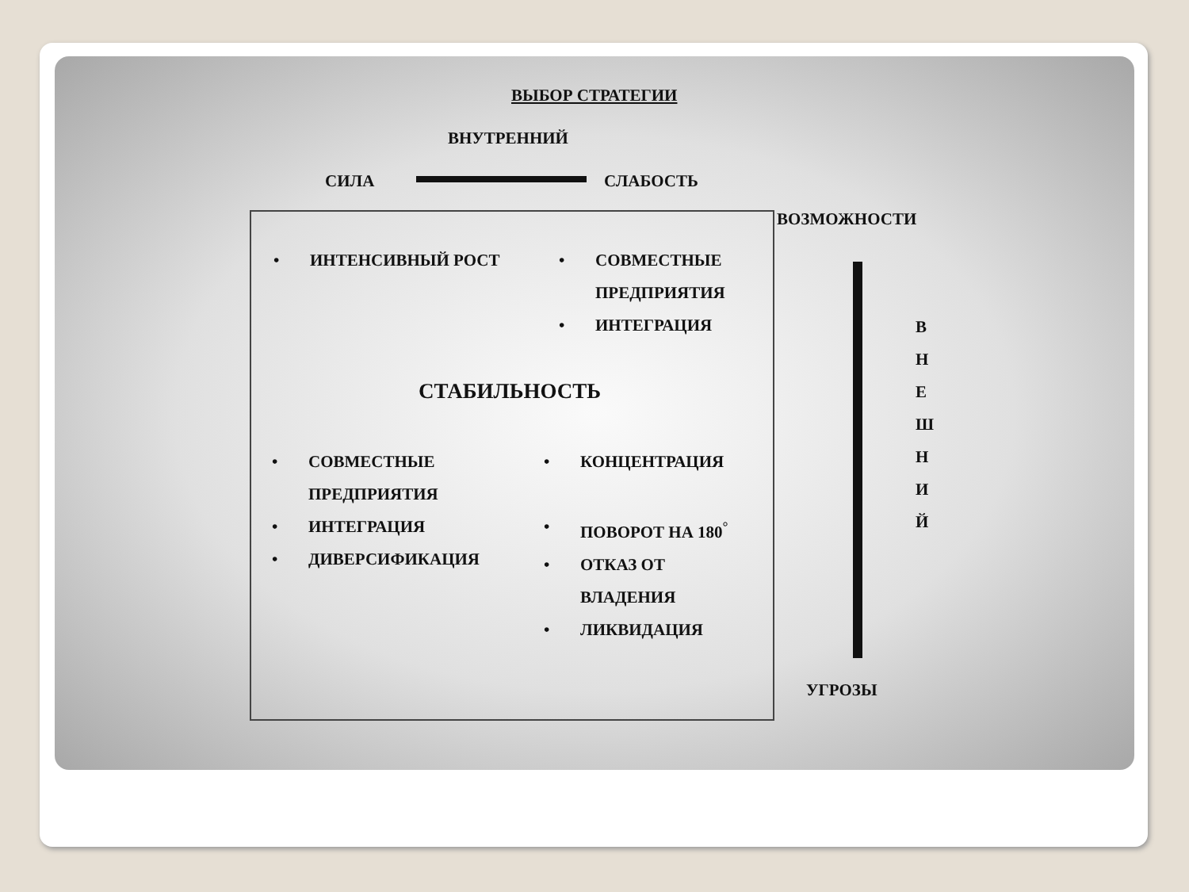ВЫБОР СТРАТЕГИИ
ВНУТРЕННИЙ
СИЛА СЛАБОСТЬ
ВОЗМОЖНОСТИ
• ИНТЕНСИВНЫЙ РОСТ
• СОВМЕСТНЫЕ
ПРЕДПРИЯТИЯ
• ИНТЕГРАЦИЯ
СТАБИЛЬНОСТЬ
• СОВМЕСТНЫЕ
ПРЕДПРИЯТИЯ
• ИНТЕГРАЦИЯ
• ДИВЕРСИФИКАЦИЯ
• КОНЦЕНТРАЦИЯ
• ПОВОРОТ НА 180<sup>°</sup>
• ОТКАЗ ОТ
ВЛАДЕНИЯ
• ЛИКВИДАЦИЯ
В Н Е Ш Н И Й
УГРОЗЫ